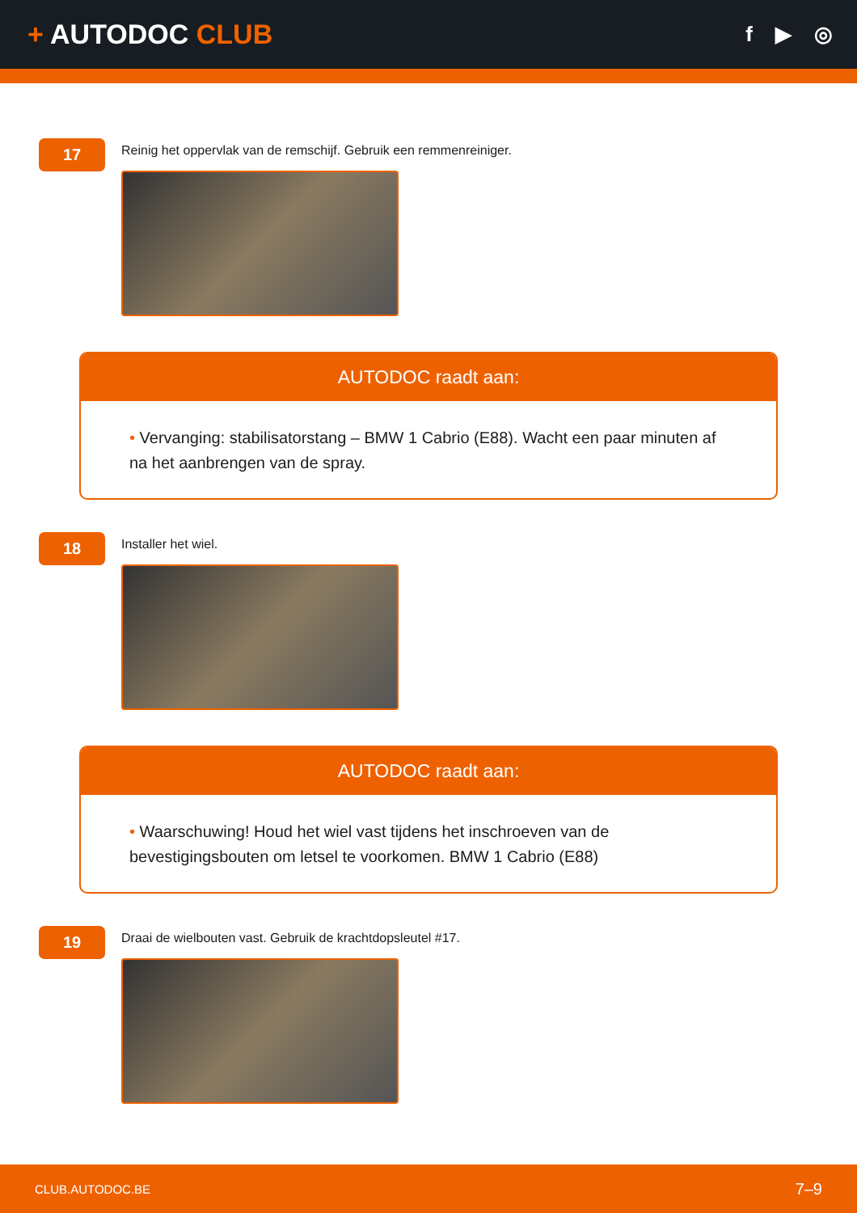+ AUTODOC CLUB
f ▶ ◎
17
Reinig het oppervlak van de remschijf. Gebruik een remmenreiniger.
AUTODOC raadt aan:
• Vervanging: stabilisatorstang – BMW 1 Cabrio (E88). Wacht een paar minuten af na het aanbrengen van de spray.
18
Installer het wiel.
AUTODOC raadt aan:
• Waarschuwing! Houd het wiel vast tijdens het inschroeven van de bevestigingsbouten om letsel te voorkomen. BMW 1 Cabrio (E88)
19
Draai de wielbouten vast. Gebruik de krachtdopsleutel #17.
CLUB.AUTODOC.BE 7–9